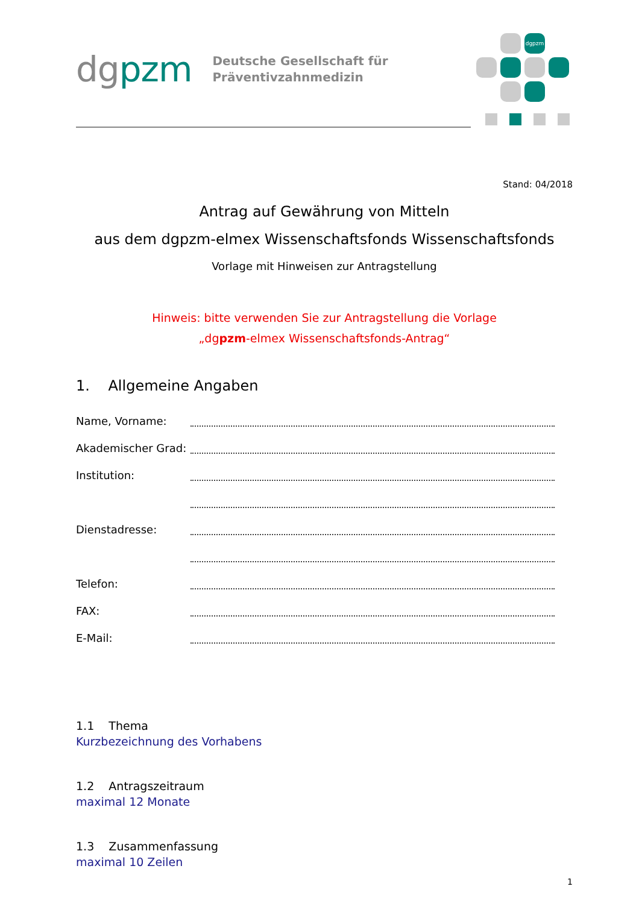dgpzm
Deutsche Gesellschaft für
Präventivzahnmedizin
dgpzm
Stand: 04/2018
Antrag auf Gewährung von Mitteln
aus dem dgpzm-elmex Wissenschaftsfonds Wissenschaftsfonds
Vorlage mit Hinweisen zur Antragstellung
Hinweis: bitte verwenden Sie zur Antragstellung die Vorlage
„dgpzm-elmex Wissenschaftsfonds-Antrag“
1. Allgemeine Angaben
Name, Vorname:
Akademischer Grad:
Institution:
Dienstadresse:
Telefon:
FAX:
E-Mail:
1.1 Thema
Kurzbezeichnung des Vorhabens
1.2 Antragszeitraum
maximal 12 Monate
1.3 Zusammenfassung
maximal 10 Zeilen
1